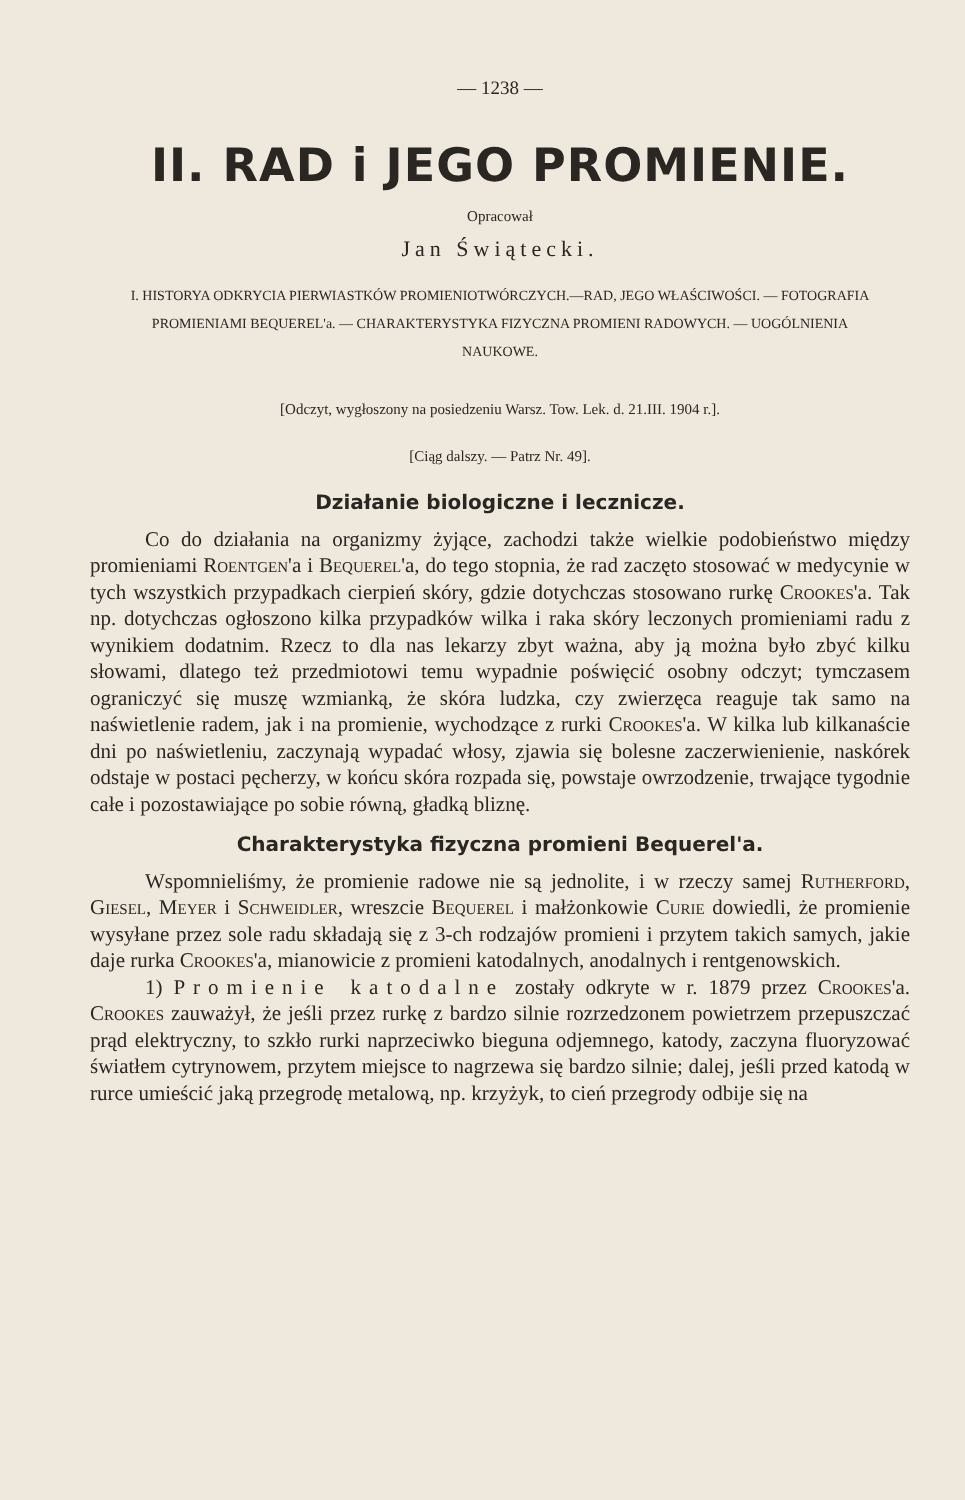— 1238 —
II. RAD i JEGO PROMIENIE.
Opracował
Jan Świątecki.
I. HISTORYA ODKRYCIA PIERWIASTKÓW PROMIENIOTWÓRCZYCH.—RAD, JEGO WŁAŚCIWOŚCI. — FOTOGRAFIA PROMIENIAMI BEQUEREL'a. — CHARAKTERYSTYKA FIZYCZNA PROMIENI RADOWYCH. — UOGÓLNIENIA NAUKOWE.
[Odczyt, wygłoszony na posiedzeniu Warsz. Tow. Lek. d. 21.III. 1904 r.].
[Ciąg dalszy. — Patrz Nr. 49].
Działanie biologiczne i lecznicze.
Co do działania na organizmy żyjące, zachodzi także wielkie podobieństwo między promieniami Roentgen'a i Bequerel'a, do tego stopnia, że rad zaczęto stosować w medycynie w tych wszystkich przypadkach cierpień skóry, gdzie dotychczas stosowano rurkę Crookes'a. Tak np. dotychczas ogłoszono kilka przypadków wilka i raka skóry leczonych promieniami radu z wynikiem dodatnim. Rzecz to dla nas lekarzy zbyt ważna, aby ją można było zbyć kilku słowami, dlatego też przedmiotowi temu wypadnie poświęcić osobny odczyt; tymczasem ograniczyć się muszę wzmianką, że skóra ludzka, czy zwierzęca reaguje tak samo na naświetlenie radem, jak i na promienie, wychodzące z rurki Crookes'a. W kilka lub kilkanaście dni po naświetleniu, zaczynają wypadać włosy, zjawia się bolesne zaczerwienienie, naskórek odstaje w postaci pęcherzy, w końcu skóra rozpada się, powstaje owrzodzenie, trwające tygodnie całe i pozostawiające po sobie równą, gładką bliznę.
Charakterystyka fizyczna promieni Bequerel'a.
Wspomnieliśmy, że promienie radowe nie są jednolite, i w rzeczy samej Rutherford, Giesel, Meyer i Schweidler, wreszcie Bequerel i małżonkowie Curie dowiedli, że promienie wysyłane przez sole radu składają się z 3-ch rodzajów promieni i przytem takich samych, jakie daje rurka Crookes'a, mianowicie z promieni katodalnych, anodalnych i rentgenowskich.
1) Promienie katodalne zostały odkryte w r. 1879 przez Crookes'a. Crookes zauważył, że jeśli przez rurkę z bardzo silnie rozrzedzonem powietrzem przepuszczać prąd elektryczny, to szkło rurki naprzeciwko bieguna odjemnego, katody, zaczyna fluoryzować światłem cytrynowem, przytem miejsce to nagrzewa się bardzo silnie; dalej, jeśli przed katodą w rurce umieścić jaką przegrodę metalową, np. krzyżyk, to cień przegrody odbije się na